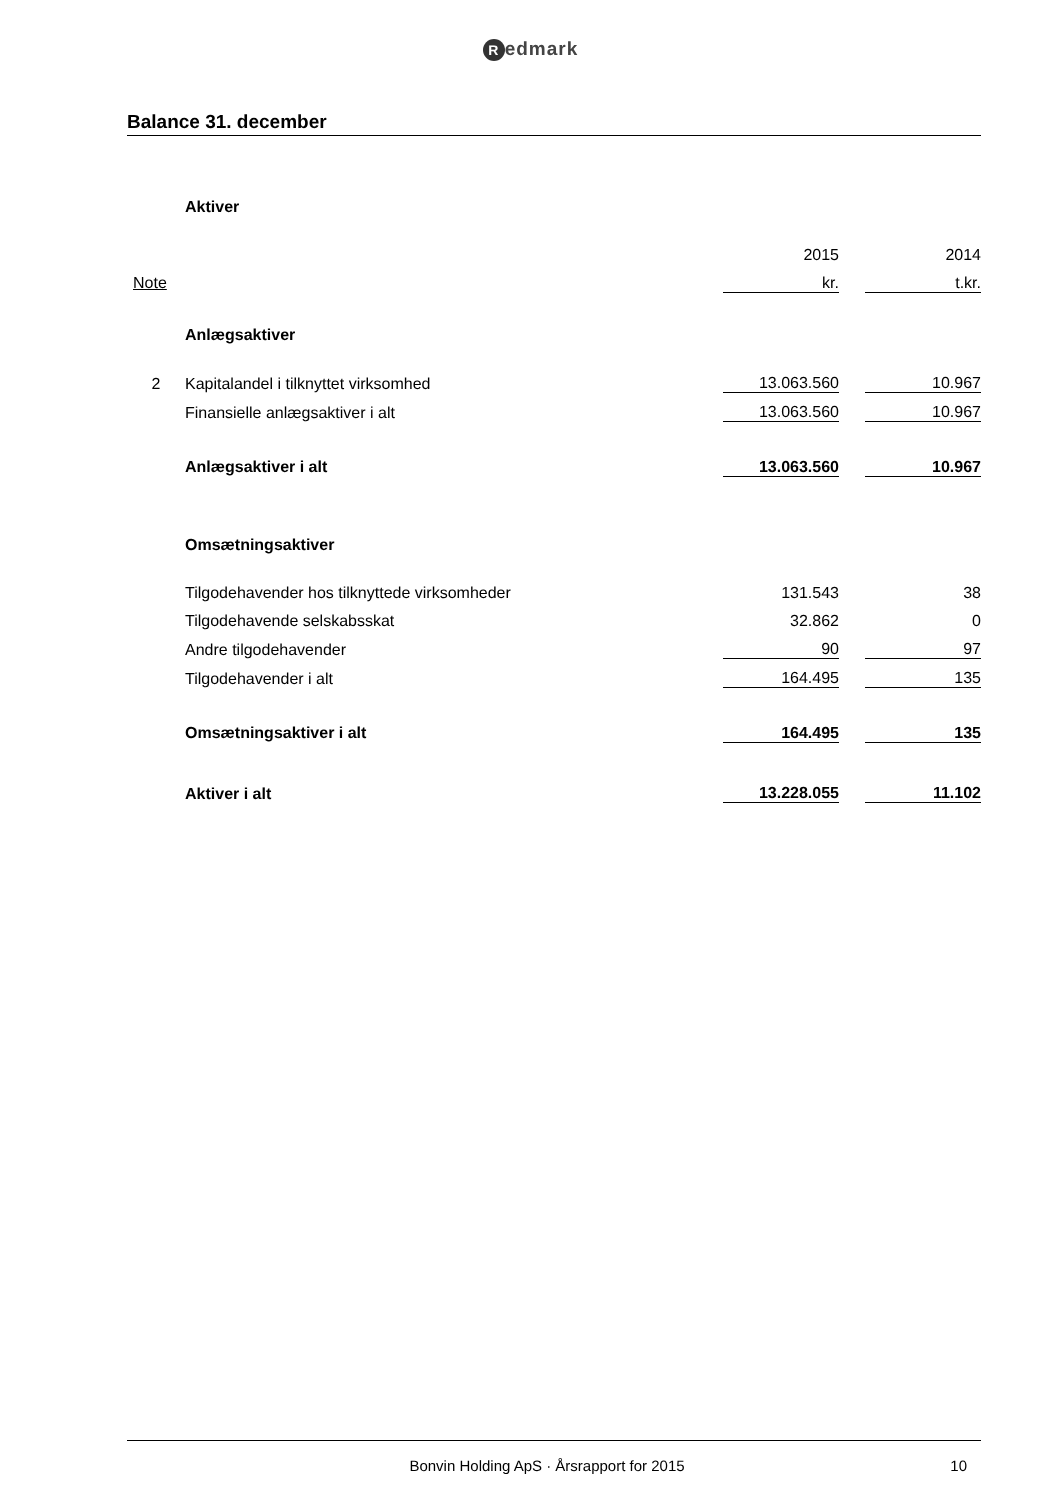Redmark
Balance 31. december
| | Aktiver | | | |
| | | 2015 | | 2014 |
| Note | | kr. | | t.kr. |
| | Anlægsaktiver | | | |
| 2 | Kapitalandel i tilknyttet virksomhed | 13.063.560 | | 10.967 |
| | Finansielle anlægsaktiver i alt | 13.063.560 | | 10.967 |
| | Anlægsaktiver i alt | 13.063.560 | | 10.967 |
| | Omsætningsaktiver | | | |
| | Tilgodehavender hos tilknyttede virksomheder | 131.543 | | 38 |
| | Tilgodehavende selskabsskat | 32.862 | | 0 |
| | Andre tilgodehavender | 90 | | 97 |
| | Tilgodehavender i alt | 164.495 | | 135 |
| | Omsætningsaktiver i alt | 164.495 | | 135 |
| | Aktiver i alt | 13.228.055 | | 11.102 |
Bonvin Holding ApS · Årsrapport for 2015
10